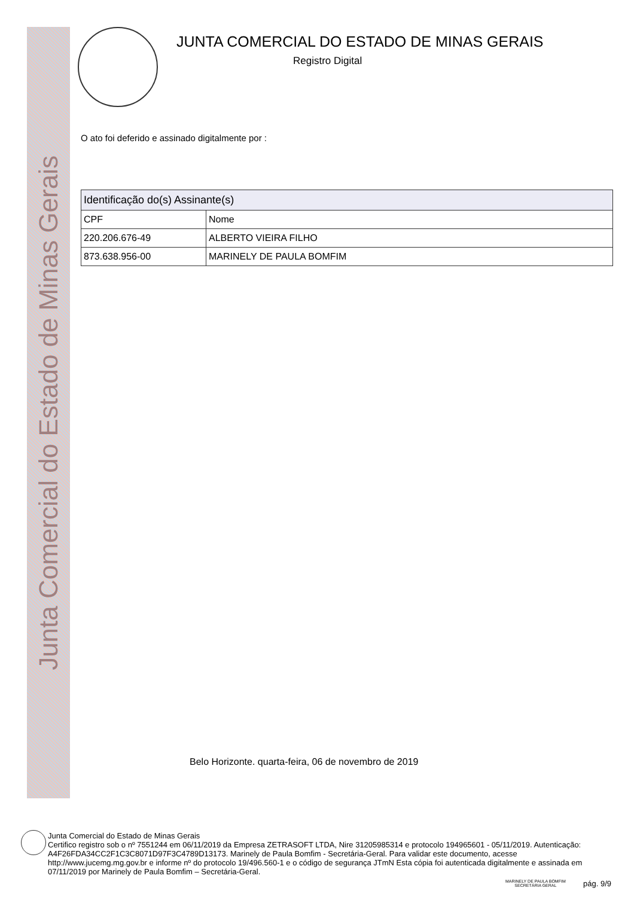Junta Comercial do Estado de Minas Gerais
JUNTA COMERCIAL DO ESTADO DE MINAS GERAIS
Registro Digital
O ato foi deferido e assinado digitalmente por :
| Identificação do(s) Assinante(s) | |
| --- | --- |
| CPF | Nome |
| 220.206.676-49 | ALBERTO VIEIRA FILHO |
| 873.638.956-00 | MARINELY DE PAULA BOMFIM |
Belo Horizonte. quarta-feira, 06 de novembro de 2019
Junta Comercial do Estado de Minas Gerais
Certifico registro sob o nº 7551244 em 06/11/2019 da Empresa ZETRASOFT LTDA, Nire 31205985314 e protocolo 194965601 - 05/11/2019. Autenticação: A4F26FDA34CC2F1C3C8071D97F3C4789D13173. Marinely de Paula Bomfim - Secretária-Geral. Para validar este documento, acesse http://www.jucemg.mg.gov.br e informe nº do protocolo 19/496.560-1 e o código de segurança JTmN Esta cópia foi autenticada digitalmente e assinada em 07/11/2019 por Marinely de Paula Bomfim – Secretária-Geral.
MARINELY DE PAULA BOMFIM
SECRETÁRIA GERAL
pág. 9/9